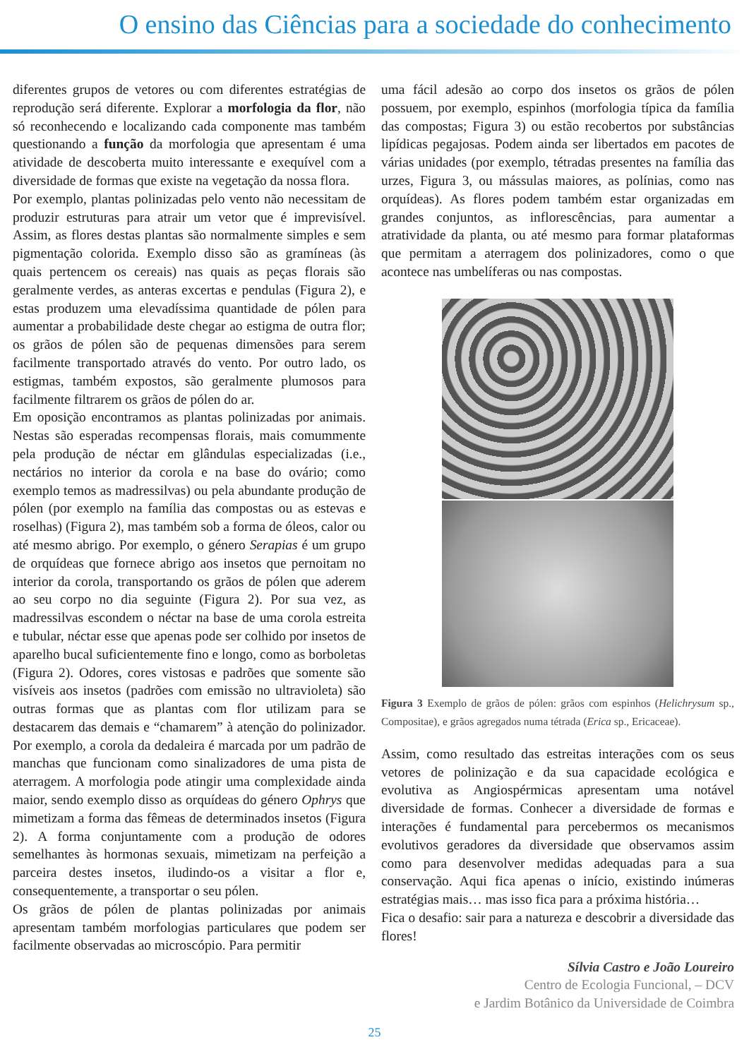O ensino das Ciências para a sociedade do conhecimento
diferentes grupos de vetores ou com diferentes estratégias de reprodução será diferente. Explorar a morfologia da flor, não só reconhecendo e localizando cada componente mas também questionando a função da morfologia que apresentam é uma atividade de descoberta muito interessante e exequível com a diversidade de formas que existe na vegetação da nossa flora.
Por exemplo, plantas polinizadas pelo vento não necessitam de produzir estruturas para atrair um vetor que é imprevisível. Assim, as flores destas plantas são normalmente simples e sem pigmentação colorida. Exemplo disso são as gramíneas (às quais pertencem os cereais) nas quais as peças florais são geralmente verdes, as anteras excertas e pendulas (Figura 2), e estas produzem uma elevadíssima quantidade de pólen para aumentar a probabilidade deste chegar ao estigma de outra flor; os grãos de pólen são de pequenas dimensões para serem facilmente transportado através do vento. Por outro lado, os estigmas, também expostos, são geralmente plumosos para facilmente filtrarem os grãos de pólen do ar.
Em oposição encontramos as plantas polinizadas por animais. Nestas são esperadas recompensas florais, mais comummente pela produção de néctar em glândulas especializadas (i.e., nectários no interior da corola e na base do ovário; como exemplo temos as madressilvas) ou pela abundante produção de pólen (por exemplo na família das compostas ou as estevas e roselhas) (Figura 2), mas também sob a forma de óleos, calor ou até mesmo abrigo. Por exemplo, o género Serapias é um grupo de orquídeas que fornece abrigo aos insetos que pernoitam no interior da corola, transportando os grãos de pólen que aderem ao seu corpo no dia seguinte (Figura 2). Por sua vez, as madressilvas escondem o néctar na base de uma corola estreita e tubular, néctar esse que apenas pode ser colhido por insetos de aparelho bucal suficientemente fino e longo, como as borboletas (Figura 2). Odores, cores vistosas e padrões que somente são visíveis aos insetos (padrões com emissão no ultravioleta) são outras formas que as plantas com flor utilizam para se destacarem das demais e “chamarem” à atenção do polinizador. Por exemplo, a corola da dedaleira é marcada por um padrão de manchas que funcionam como sinalizadores de uma pista de aterragem. A morfologia pode atingir uma complexidade ainda maior, sendo exemplo disso as orquídeas do género Ophrys que mimetizam a forma das fêmeas de determinados insetos (Figura 2). A forma conjuntamente com a produção de odores semelhantes às hormonas sexuais, mimetizam na perfeição a parceira destes insetos, iludindo-os a visitar a flor e, consequentemente, a transportar o seu pólen.
Os grãos de pólen de plantas polinizadas por animais apresentam também morfologias particulares que podem ser facilmente observadas ao microscópio. Para permitir
uma fácil adesão ao corpo dos insetos os grãos de pólen possuem, por exemplo, espinhos (morfologia típica da família das compostas; Figura 3) ou estão recobertos por substâncias lipídicas pegajosas. Podem ainda ser libertados em pacotes de várias unidades (por exemplo, tétradas presentes na família das urzes, Figura 3, ou mássulas maiores, as polínias, como nas orquídeas). As flores podem também estar organizadas em grandes conjuntos, as inflorescências, para aumentar a atratividade da planta, ou até mesmo para formar plataformas que permitam a aterragem dos polinizadores, como o que acontece nas umbelíferas ou nas compostas.
Figura 3 Exemplo de grãos de pólen: grãos com espinhos (Helichrysum sp., Compositae), e grãos agregados numa tétrada (Erica sp., Ericaceae).
Assim, como resultado das estreitas interações com os seus vetores de polinização e da sua capacidade ecológica e evolutiva as Angiospérmicas apresentam uma notável diversidade de formas. Conhecer a diversidade de formas e interações é fundamental para percebermos os mecanismos evolutivos geradores da diversidade que observamos assim como para desenvolver medidas adequadas para a sua conservação. Aqui fica apenas o início, existindo inúmeras estratégias mais… mas isso fica para a próxima história…
Fica o desafio: sair para a natureza e descobrir a diversidade das flores!
Sílvia Castro e João Loureiro
Centro de Ecologia Funcional, – DCV
e Jardim Botânico da Universidade de Coimbra
25